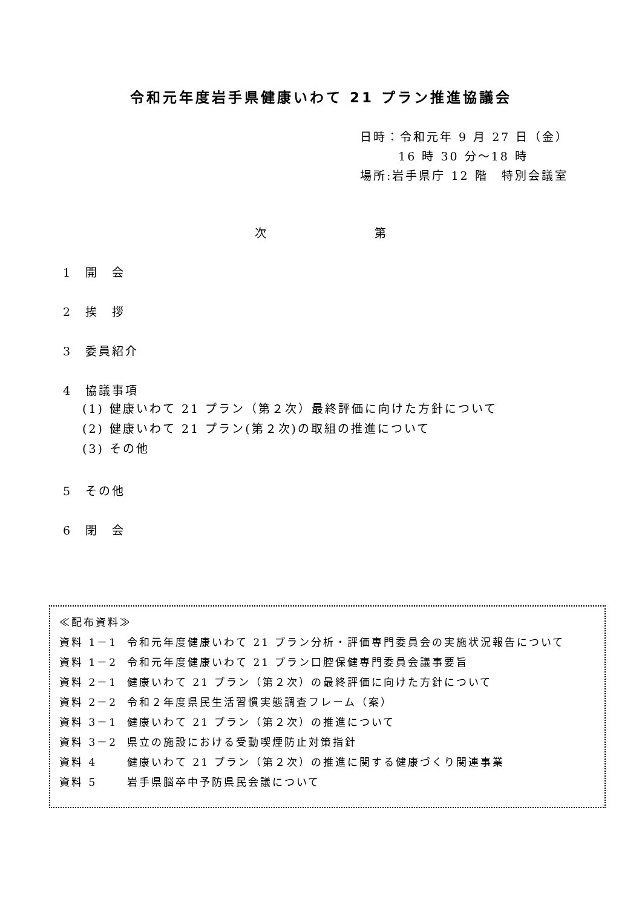令和元年度岩手県健康いわて 21 プラン推進協議会
日時：令和元年 9 月 27 日（金）
16 時 30 分～18 時
場所:岩手県庁 12 階　特別会議室
次　　　　　　　　第
1　開　会
2　挨　拶
3　委員紹介
4　協議事項
(1) 健康いわて 21 プラン（第２次）最終評価に向けた方針について
(2) 健康いわて 21 プラン(第２次)の取組の推進について
(3) その他
5　その他
6　閉　会
≪配布資料≫
| 資料 1－1 | 令和元年度健康いわて 21 プラン分析・評価専門委員会の実施状況報告について |
| 資料 1－2 | 令和元年度健康いわて 21 プラン口腔保健専門委員会議事要旨 |
| 資料 2－1 | 健康いわて 21 プラン（第２次）の最終評価に向けた方針について |
| 資料 2－2 | 令和２年度県民生活習慣実態調査フレーム（案） |
| 資料 3－1 | 健康いわて 21 プラン（第２次）の推進について |
| 資料 3－2 | 県立の施設における受動喫煙防止対策指針 |
| 資料 4 | 健康いわて 21 プラン（第２次）の推進に関する健康づくり関連事業 |
| 資料 5 | 岩手県脳卒中予防県民会議について |